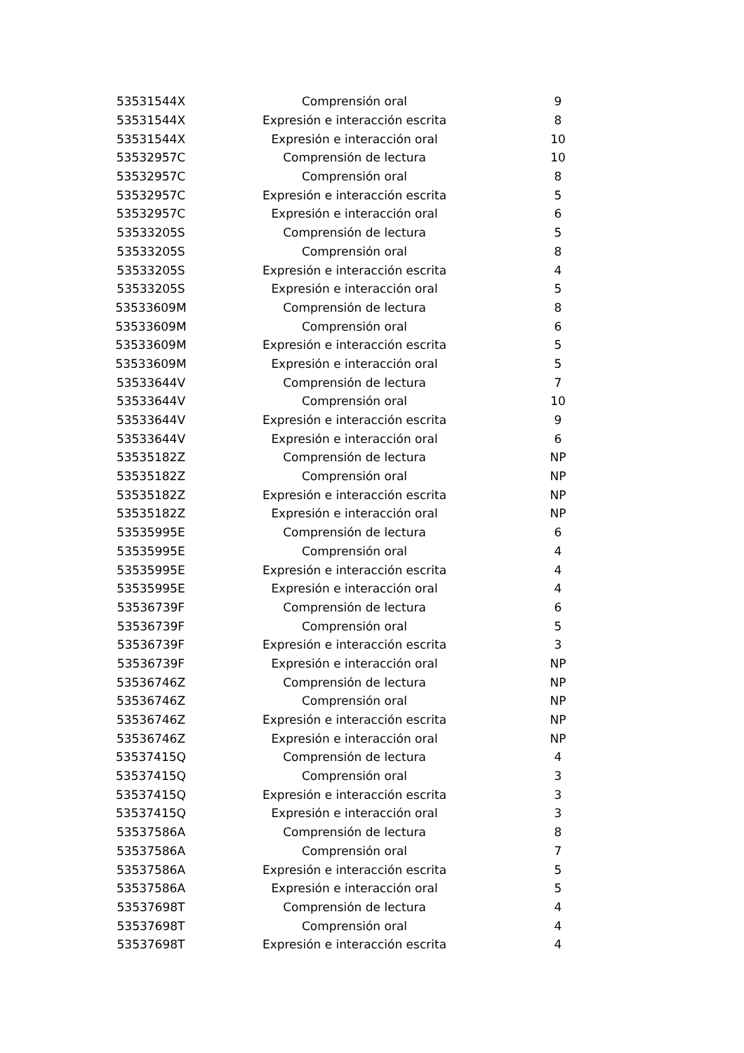| 53531544X | Comprensión oral | 9 |
| 53531544X | Expresión e interacción escrita | 8 |
| 53531544X | Expresión e interacción oral | 10 |
| 53532957C | Comprensión de lectura | 10 |
| 53532957C | Comprensión oral | 8 |
| 53532957C | Expresión e interacción escrita | 5 |
| 53532957C | Expresión e interacción oral | 6 |
| 53533205S | Comprensión de lectura | 5 |
| 53533205S | Comprensión oral | 8 |
| 53533205S | Expresión e interacción escrita | 4 |
| 53533205S | Expresión e interacción oral | 5 |
| 53533609M | Comprensión de lectura | 8 |
| 53533609M | Comprensión oral | 6 |
| 53533609M | Expresión e interacción escrita | 5 |
| 53533609M | Expresión e interacción oral | 5 |
| 53533644V | Comprensión de lectura | 7 |
| 53533644V | Comprensión oral | 10 |
| 53533644V | Expresión e interacción escrita | 9 |
| 53533644V | Expresión e interacción oral | 6 |
| 53535182Z | Comprensión de lectura | NP |
| 53535182Z | Comprensión oral | NP |
| 53535182Z | Expresión e interacción escrita | NP |
| 53535182Z | Expresión e interacción oral | NP |
| 53535995E | Comprensión de lectura | 6 |
| 53535995E | Comprensión oral | 4 |
| 53535995E | Expresión e interacción escrita | 4 |
| 53535995E | Expresión e interacción oral | 4 |
| 53536739F | Comprensión de lectura | 6 |
| 53536739F | Comprensión oral | 5 |
| 53536739F | Expresión e interacción escrita | 3 |
| 53536739F | Expresión e interacción oral | NP |
| 53536746Z | Comprensión de lectura | NP |
| 53536746Z | Comprensión oral | NP |
| 53536746Z | Expresión e interacción escrita | NP |
| 53536746Z | Expresión e interacción oral | NP |
| 53537415Q | Comprensión de lectura | 4 |
| 53537415Q | Comprensión oral | 3 |
| 53537415Q | Expresión e interacción escrita | 3 |
| 53537415Q | Expresión e interacción oral | 3 |
| 53537586A | Comprensión de lectura | 8 |
| 53537586A | Comprensión oral | 7 |
| 53537586A | Expresión e interacción escrita | 5 |
| 53537586A | Expresión e interacción oral | 5 |
| 53537698T | Comprensión de lectura | 4 |
| 53537698T | Comprensión oral | 4 |
| 53537698T | Expresión e interacción escrita | 4 |